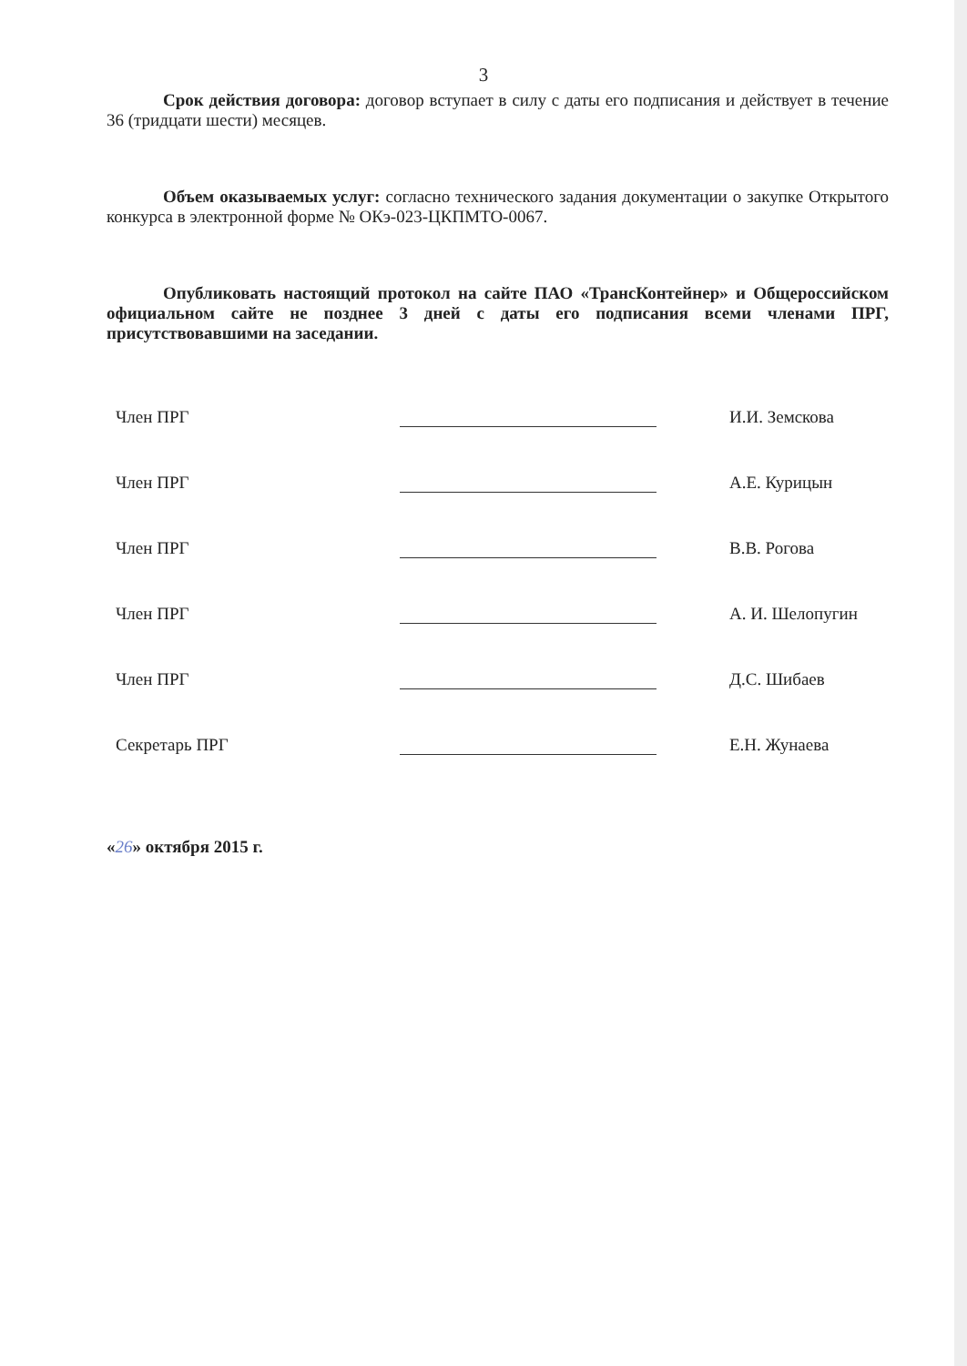3
Срок действия договора: договор вступает в силу с даты его подписания и действует в течение 36 (тридцати шести) месяцев.
Объем оказываемых услуг: согласно технического задания документации о закупке Открытого конкурса в электронной форме № ОКэ-023-ЦКПМТО-0067.
Опубликовать настоящий протокол на сайте ПАО «ТрансКонтейнер» и Общероссийском официальном сайте не позднее 3 дней с даты его подписания всеми членами ПРГ, присутствовавшими на заседании.
Член ПРГ
И.И. Земскова
Член ПРГ
А.Е. Курицын
Член ПРГ
В.В. Рогова
Член ПРГ
А. И. Шелопугин
Член ПРГ
Д.С. Шибаев
Секретарь ПРГ
Е.Н. Жунаева
«26» октября 2015 г.